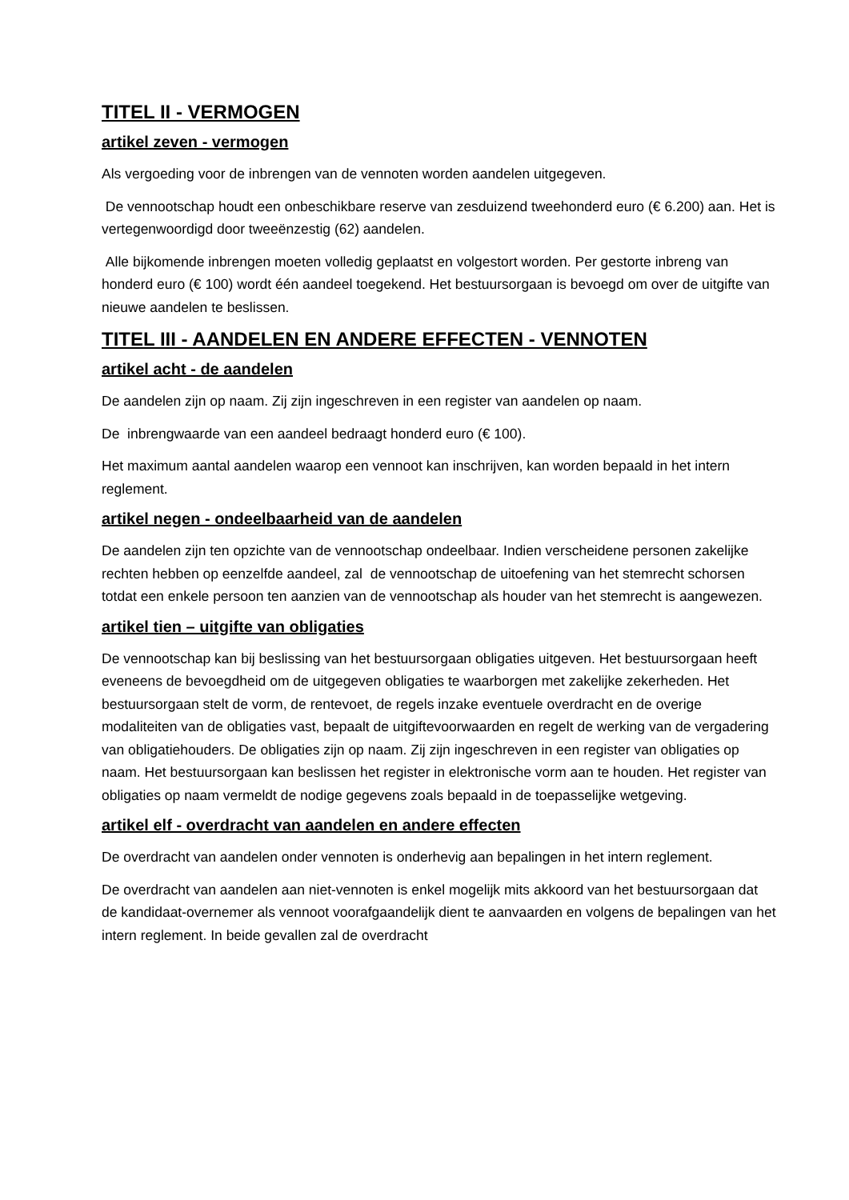TITEL II - VERMOGEN
artikel zeven - vermogen
Als vergoeding voor de inbrengen van de vennoten worden aandelen uitgegeven.
De vennootschap houdt een onbeschikbare reserve van zesduizend tweehonderd euro (€ 6.200) aan. Het is vertegenwoordigd door tweeënzestig (62) aandelen.
Alle bijkomende inbrengen moeten volledig geplaatst en volgestort worden. Per gestorte inbreng van honderd euro (€ 100) wordt één aandeel toegekend. Het bestuursorgaan is bevoegd om over de uitgifte van nieuwe aandelen te beslissen.
TITEL III - AANDELEN EN ANDERE EFFECTEN - VENNOTEN
artikel acht - de aandelen
De aandelen zijn op naam. Zij zijn ingeschreven in een register van aandelen op naam.
De inbrengwaarde van een aandeel bedraagt honderd euro (€ 100).
Het maximum aantal aandelen waarop een vennoot kan inschrijven, kan worden bepaald in het intern reglement.
artikel negen - ondeelbaarheid van de aandelen
De aandelen zijn ten opzichte van de vennootschap ondeelbaar. Indien verscheidene personen zakelijke rechten hebben op eenzelfde aandeel, zal de vennootschap de uitoefening van het stemrecht schorsen totdat een enkele persoon ten aanzien van de vennootschap als houder van het stemrecht is aangewezen.
artikel tien – uitgifte van obligaties
De vennootschap kan bij beslissing van het bestuursorgaan obligaties uitgeven. Het bestuursorgaan heeft eveneens de bevoegdheid om de uitgegeven obligaties te waarborgen met zakelijke zekerheden. Het bestuursorgaan stelt de vorm, de rentevoet, de regels inzake eventuele overdracht en de overige modaliteiten van de obligaties vast, bepaalt de uitgiftevoorwaarden en regelt de werking van de vergadering van obligatiehouders. De obligaties zijn op naam. Zij zijn ingeschreven in een register van obligaties op naam. Het bestuursorgaan kan beslissen het register in elektronische vorm aan te houden. Het register van obligaties op naam vermeldt de nodige gegevens zoals bepaald in de toepasselijke wetgeving.
artikel elf - overdracht van aandelen en andere effecten
De overdracht van aandelen onder vennoten is onderhevig aan bepalingen in het intern reglement.
De overdracht van aandelen aan niet-vennoten is enkel mogelijk mits akkoord van het bestuursorgaan dat de kandidaat-overnemer als vennoot voorafgaandelijk dient te aanvaarden en volgens de bepalingen van het intern reglement. In beide gevallen zal de overdracht